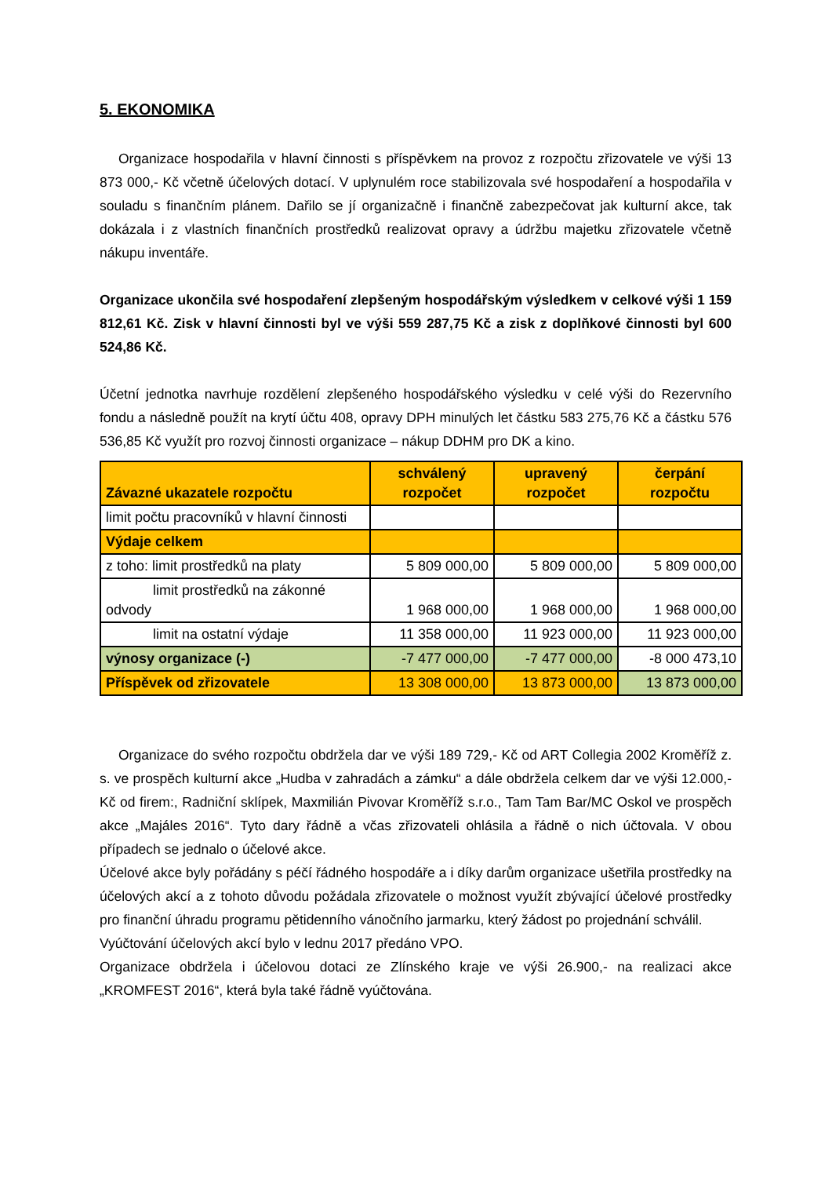5. EKONOMIKA
Organizace hospodařila v hlavní činnosti s příspěvkem na provoz z rozpočtu zřizovatele ve výši 13 873 000,- Kč včetně účelových dotací. V uplynulém roce stabilizovala své hospodaření a hospodařila v souladu s finančním plánem. Dařilo se jí organizačně i finančně zabezpečovat jak kulturní akce, tak dokázala i z vlastních finančních prostředků realizovat opravy a údržbu majetku zřizovatele včetně nákupu inventáře.
Organizace ukončila své hospodaření zlepšeným hospodářským výsledkem v celkové výši 1 159 812,61 Kč. Zisk v hlavní činnosti byl ve výši 559 287,75 Kč a zisk z doplňkové činnosti byl 600 524,86 Kč.
Účetní jednotka navrhuje rozdělení zlepšeného hospodářského výsledku v celé výši do Rezervního fondu a následně použít na krytí účtu 408, opravy DPH minulých let částku 583 275,76 Kč a částku 576 536,85 Kč využít pro rozvoj činnosti organizace – nákup DDHM pro DK a kino.
| Závazné ukazatele rozpočtu | schválený rozpočet | upravený rozpočet | čerpání rozpočtu |
| --- | --- | --- | --- |
| limit počtu pracovníků v hlavní činnosti | | | |
| Výdaje celkem | | | |
| z toho: limit prostředků na platy | 5 809 000,00 | 5 809 000,00 | 5 809 000,00 |
| limit prostředků na zákonné odvody | 1 968 000,00 | 1 968 000,00 | 1 968 000,00 |
| limit na ostatní výdaje | 11 358 000,00 | 11 923 000,00 | 11 923 000,00 |
| výnosy organizace (-) | -7 477 000,00 | -7 477 000,00 | -8 000 473,10 |
| Příspěvek od zřizovatele | 13 308 000,00 | 13 873 000,00 | 13 873 000,00 |
Organizace do svého rozpočtu obdržela dar ve výši 189 729,- Kč od ART Collegia 2002 Kroměříž z. s. ve prospěch kulturní akce „Hudba v zahradách a zámku“ a dále obdržela celkem dar ve výši 12.000,- Kč od firem:, Radniční sklípek, Maxmilián Pivovar Kroměříž s.r.o., Tam Tam Bar/MC Oskol ve prospěch akce „Majáles 2016“. Tyto dary řádně a včas zřizovateli ohlásila a řádně o nich účtovala. V obou případech se jednalo o účelové akce.
Účelové akce byly pořádány s péčí řádného hospodáře a i díky darům organizace ušetřila prostředky na účelových akcí a z tohoto důvodu požádala zřizovatele o možnost využít zbývající účelové prostředky pro finanční úhradu programu pětidenního vánočního jarmarku, který žádost po projednání schválil.
Vyúčtování účelových akcí bylo v lednu 2017 předáno VPO.
Organizace obdržela i účelovou dotaci ze Zlínského kraje ve výši 26.900,- na realizaci akce „KROMFEST 2016“, která byla také řádně vyúčtována.